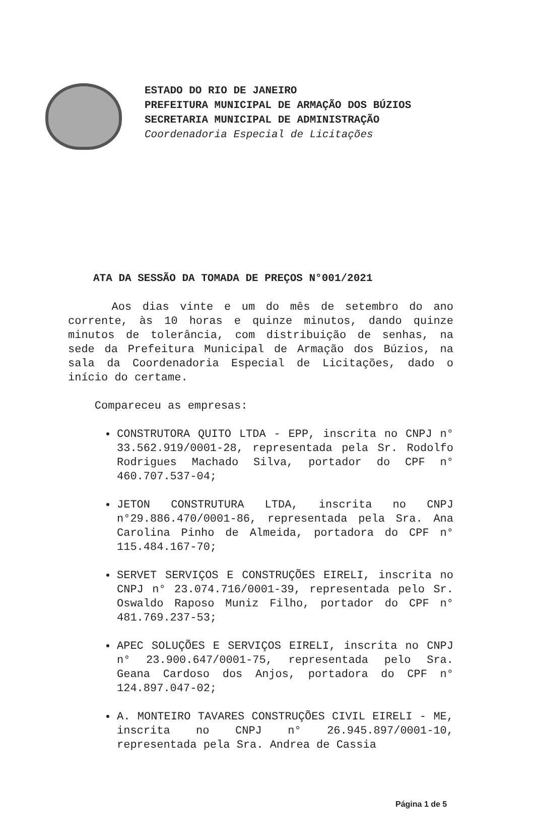ESTADO DO RIO DE JANEIRO
PREFEITURA MUNICIPAL DE ARMAÇÃO DOS BÚZIOS
SECRETARIA MUNICIPAL DE ADMINISTRAÇÃO
Coordenadoria Especial de Licitações
ATA DA SESSÃO DA TOMADA DE PREÇOS N°001/2021
Aos dias vinte e um do mês de setembro do ano corrente, às 10 horas e quinze minutos, dando quinze minutos de tolerância, com distribuição de senhas, na sede da Prefeitura Municipal de Armação dos Búzios, na sala da Coordenadoria Especial de Licitações, dado o início do certame.
Compareceu as empresas:
CONSTRUTORA QUITO LTDA - EPP, inscrita no CNPJ n° 33.562.919/0001-28, representada pela Sr. Rodolfo Rodrigues Machado Silva, portador do CPF n° 460.707.537-04;
JETON CONSTRUTURA LTDA, inscrita no CNPJ n°29.886.470/0001-86, representada pela Sra. Ana Carolina Pinho de Almeida, portadora do CPF n° 115.484.167-70;
SERVET SERVIÇOS E CONSTRUÇÕES EIRELI, inscrita no CNPJ n° 23.074.716/0001-39, representada pelo Sr. Oswaldo Raposo Muniz Filho, portador do CPF n° 481.769.237-53;
APEC SOLUÇÕES E SERVIÇOS EIRELI, inscrita no CNPJ n° 23.900.647/0001-75, representada pelo Sra. Geana Cardoso dos Anjos, portadora do CPF n° 124.897.047-02;
A. MONTEIRO TAVARES CONSTRUÇÕES CIVIL EIRELI - ME, inscrita no CNPJ n° 26.945.897/0001-10, representada pela Sra. Andrea de Cassia
Página 1 de 5